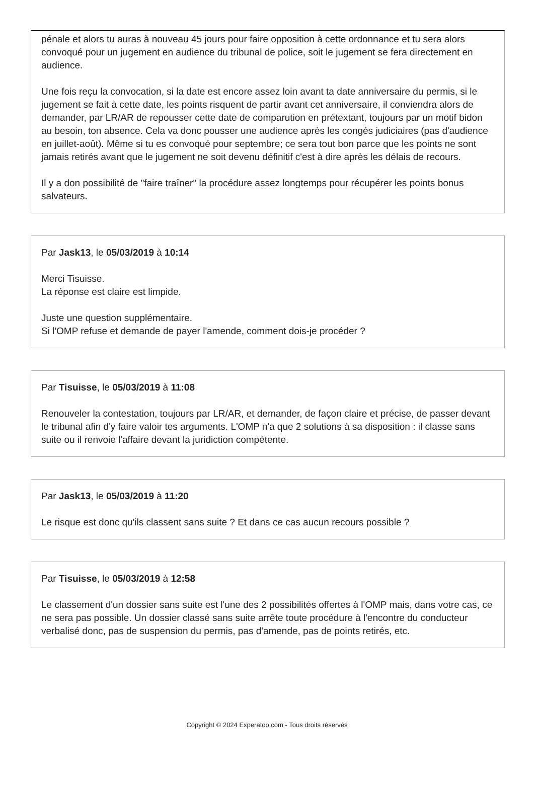pénale et alors tu auras à nouveau 45 jours pour faire opposition à cette ordonnance et tu sera alors convoqué pour un jugement en audience du tribunal de police, soit le jugement se fera directement en audience.
Une fois reçu la convocation, si la date est encore assez loin avant ta date anniversaire du permis, si le jugement se fait à cette date, les points risquent de partir avant cet anniversaire, il conviendra alors de demander, par LR/AR de repousser cette date de comparution en prétextant, toujours par un motif bidon au besoin, ton absence. Cela va donc pousser une audience après les congés judiciaires (pas d'audience en juillet-août). Même si tu es convoqué pour septembre; ce sera tout bon parce que les points ne sont jamais retirés avant que le jugement ne soit devenu définitif c'est à dire après les délais de recours.
Il y a don possibilité de "faire traîner" la procédure assez longtemps pour récupérer les points bonus salvateurs.
Par Jask13, le 05/03/2019 à 10:14
Merci Tisuisse.
La réponse est claire est limpide.
Juste une question supplémentaire.
Si l'OMP refuse et demande de payer l'amende, comment dois-je procéder ?
Par Tisuisse, le 05/03/2019 à 11:08
Renouveler la contestation, toujours par LR/AR, et demander, de façon claire et précise, de passer devant le tribunal afin d'y faire valoir tes arguments. L'OMP n'a que 2 solutions à sa disposition : il classe sans suite ou il renvoie l'affaire devant la juridiction compétente.
Par Jask13, le 05/03/2019 à 11:20
Le risque est donc qu'ils classent sans suite ? Et dans ce cas aucun recours possible ?
Par Tisuisse, le 05/03/2019 à 12:58
Le classement d'un dossier sans suite est l'une des 2 possibilités offertes à l'OMP mais, dans votre cas, ce ne sera pas possible. Un dossier classé sans suite arrête toute procédure à l'encontre du conducteur verbalisé donc, pas de suspension du permis, pas d'amende, pas de points retirés, etc.
Copyright © 2024 Experatoo.com - Tous droits réservés